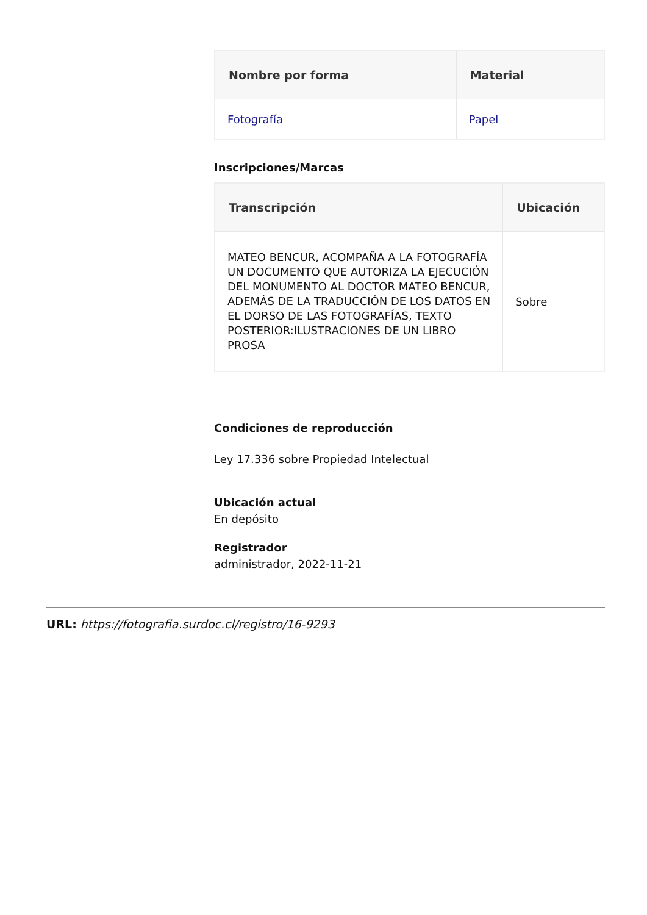| Nombre por forma | Material |
| --- | --- |
| Fotografía | Papel |
Inscripciones/Marcas
| Transcripción | Ubicación |
| --- | --- |
| MATEO BENCUR, ACOMPAÑA A LA FOTOGRAFÍA UN DOCUMENTO QUE AUTORIZA LA EJECUCIÓN DEL MONUMENTO AL DOCTOR MATEO BENCUR, ADEMÁS DE LA TRADUCCIÓN DE LOS DATOS EN EL DORSO DE LAS FOTOGRAFÍAS, TEXTO POSTERIOR:ILUSTRACIONES DE UN LIBRO PROSA | Sobre |
Condiciones de reproducción
Ley 17.336 sobre Propiedad Intelectual
Ubicación actual
En depósito
Registrador
administrador, 2022-11-21
URL: https://fotografia.surdoc.cl/registro/16-9293